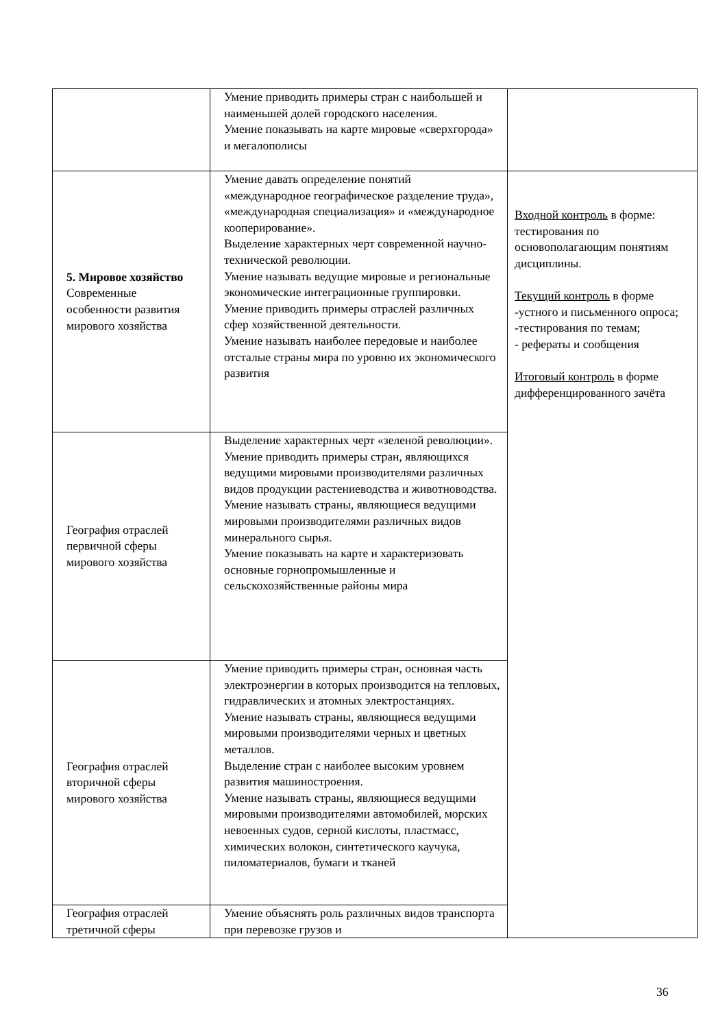| | Умение приводить примеры стран с наибольшей и наименьшей долей городского населения. Умение показывать на карте мировые «сверхгорода» и мегалополисы | |
| 5. Мировое хозяйство Современные особенности развития мирового хозяйства | Умение давать определение понятий «международное географическое разделение труда», «международная специализация» и «международное кооперирование». Выделение характерных черт современной научно- технической революции. Умение называть ведущие мировые и региональные экономические интеграционные группировки. Умение приводить примеры отраслей различных сфер хозяйственной деятельности. Умение называть наиболее передовые и наиболее отсталые страны мира по уровню их экономического развития | Входной контроль в форме: тестирования по основополагающим понятиям дисциплины. Текущий контроль в форме -устного и письменного опроса; -тестирования по темам; - рефераты и сообщения Итоговый контроль в форме дифференцированного зачёта |
| География отраслей первичной сферы мирового хозяйства | Выделение характерных черт «зеленой революции». Умение приводить примеры стран, являющихся ведущими мировыми производителями различных видов продукции растениеводства и животноводства. Умение называть страны, являющиеся ведущими мировыми производителями различных видов минерального сырья. Умение показывать на карте и характеризовать основные горнопромышленные и сельскохозяйственные районы мира | |
| География отраслей вторичной сферы мирового хозяйства | Умение приводить примеры стран, основная часть электроэнергии в которых производится на тепловых, гидравлических и атомных электростанциях. Умение называть страны, являющиеся ведущими мировыми производителями черных и цветных металлов. Выделение стран с наиболее высоким уровнем развития машиностроения. Умение называть страны, являющиеся ведущими мировыми производителями автомобилей, морских невоенных судов, серной кислоты, пластмасс, химических волокон, синтетического каучука, пиломатериалов, бумаги и тканей | |
| География отраслей третичной сферы | Умение объяснять роль различных видов транспорта при перевозке грузов и | |
36